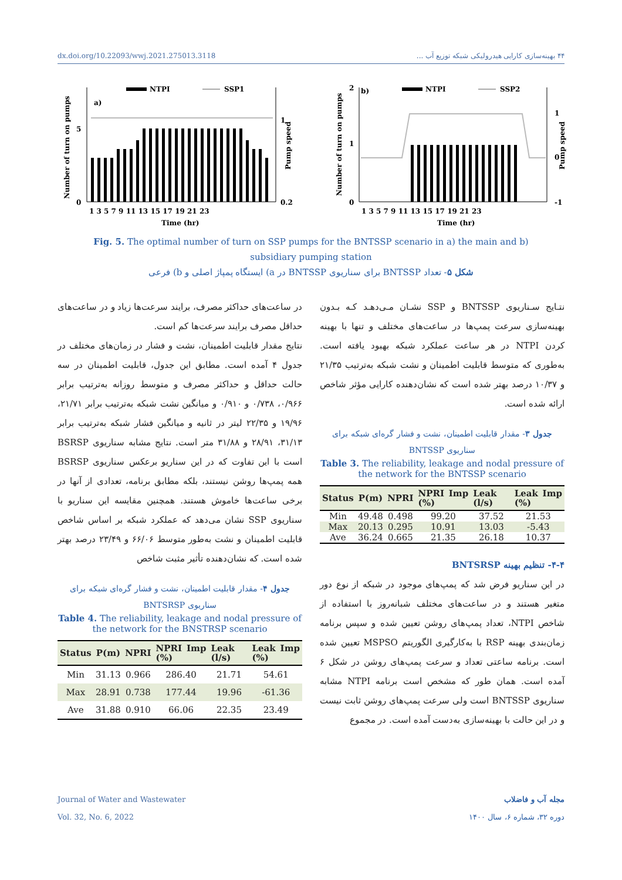dx.doi.org/10.22093/wwj.2021.275013.3118 ۴۴ بهینه‌سازی کارایی هیدرولیکی شبکه توزیع آب ...
a)
NTPI
SSP1
5
0
1
0.2
1 3 5 7 9 11 13 15 17 19 21 23
Time (hr)
Number of turn on pumps
Pump speed
b)
NTPI
SSP2
2
1
0
1
0
-1
1 3 5 7 9 11 13 15 17 19 21 23
Time (hr)
Number of turn on pumps
Pump speed
Fig. 5. The optimal number of turn on SSP pumps for the BNTSSP scenario in a) the main and b) subsidiary pumping station
شکل ۵- تعداد BNTSSP برای سناریوی BNTSSP در a) ایستگاه پمپاژ اصلی و b) فرعی
نتـایج سـناریوی BNTSSP و SSP نشـان مـی‌دهـد کـه بـدون بهینه‌سازی سرعت پمپ‌ها در ساعت‌های مختلف و تنها با بهینه کردن NTPI در هر ساعت عملکرد شبکه بهبود یافته است. به‌طوری که متوسط قابلیت اطمینان و نشت شبکه به‌ترتیب ۲۱/۳۵ و ۱۰/۳۷ درصد بهتر شده است که نشان‌دهنده کارایی مؤثر شاخص ارائه شده است.
جدول ۳- مقدار قابلیت اطمینان، نشت و فشار گره‌ای شبکه برای سناریوی BNTSSP
Table 3. The reliability, leakage and nodal pressure of the network for the BNTSSP scenario
| Status | P(m) | NPRI | NPRI Imp (%) | Leak (l/s) | Leak Imp (%) |
| --- | --- | --- | --- | --- | --- |
| Min | 49.48 | 0.498 | 99.20 | 37.52 | 21.53 |
| Max | 20.13 | 0.295 | 10.91 | 13.03 | -5.43 |
| Ave | 36.24 | 0.665 | 21.35 | 26.18 | 10.37 |
۴-۴- تنظیم بهینه BNTSRSP
در این سناریو فرض شد که پمپ‌های موجود در شبکه از نوع دور متغیر هستند و در ساعت‌های مختلف شبانه‌روز با استفاده از شاخص NTPI، تعداد پمپ‌های روشن تعیین شده و سپس برنامه زمان‌بندی بهینه RSP با به‌کارگیری الگوریتم MSPSO تعیین شده است. برنامه ساعتی تعداد و سرعت پمپ‌های روشن در شکل ۶ آمده است. همان طور که مشخص است برنامه NTPI مشابه سناریوی BNTSSP است ولی سرعت پمپ‌های روشن ثابت نیست و در این حالت با بهینه‌سازی به‌دست آمده است. در مجموع
در ساعت‌های حداکثر مصرف، برایند سرعت‌ها زیاد و در ساعت‌های حداقل مصرف برایند سرعت‌ها کم است.
نتایج مقدار قابلیت اطمینان، نشت و فشار در زمان‌های مختلف در جدول ۴ آمده است. مطابق این جدول، قابلیت اطمینان در سه حالت حداقل و حداکثر مصرف و متوسط روزانه به‌ترتیب برابر ۰/۹۶۶، ۰/۷۳۸ و ۰/۹۱۰ و میانگین نشت شبکه به‌ترتیب برابر ۲۱/۷۱، ۱۹/۹۶ و ۲۲/۳۵ لیتر در ثانیه و میانگین فشار شبکه به‌ترتیب برابر ۳۱/۱۳، ۲۸/۹۱ و ۳۱/۸۸ متر است. نتایج مشابه سناریوی BSRSP است با این تفاوت که در این سناریو برعکس سناریوی BSRSP همه پمپ‌ها روشن نیستند، بلکه مطابق برنامه، تعدادی از آنها در برخی ساعت‌ها خاموش هستند. همچنین مقایسه این سناریو با سناریوی SSP نشان می‌دهد که عملکرد شبکه بر اساس شاخص قابلیت اطمینان و نشت به‌طور متوسط ۶۶/۰۶ و ۲۳/۴۹ درصد بهتر شده است. که نشان‌دهنده تأثیر مثبت شاخص
جدول ۴- مقدار قابلیت اطمینان، نشت و فشار گره‌ای شبکه برای سناریوی BNTSRSP
Table 4. The reliability, leakage and nodal pressure of the network for the BNSTRSP scenario
| Status | P(m) | NPRI | NPRI Imp (%) | Leak (l/s) | Leak Imp (%) |
| --- | --- | --- | --- | --- | --- |
| Min | 31.13 | 0.966 | 286.40 | 21.71 | 54.61 |
| Max | 28.91 | 0.738 | 177.44 | 19.96 | -61.36 |
| Ave | 31.88 | 0.910 | 66.06 | 22.35 | 23.49 |
Journal of Water and Wastewater
Vol. 32, No. 6, 2022
مجله آب و فاضلاب
دوره ۳۲، شماره ۶، سال ۱۴۰۰